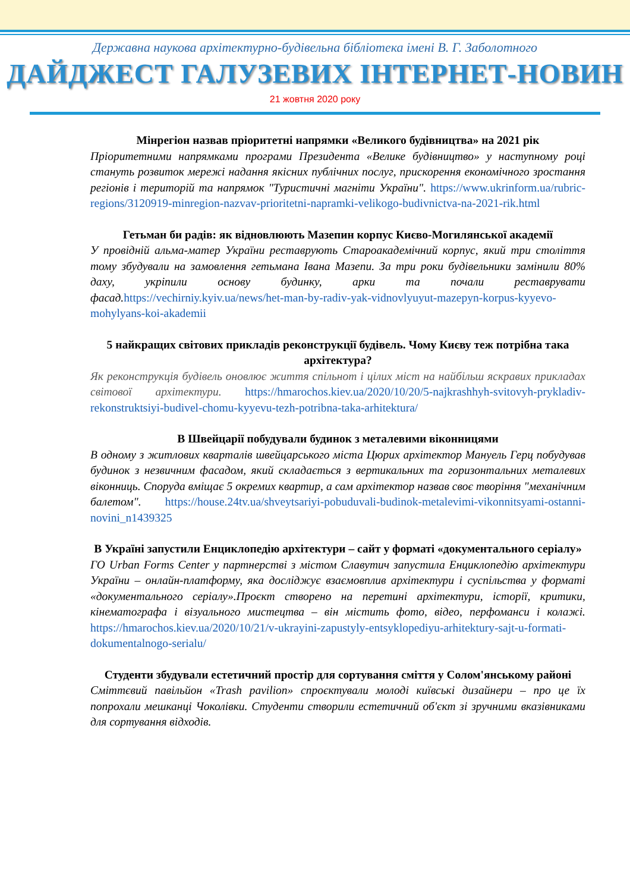Державна наукова архітектурно-будівельна бібліотека імені В. Г. Заболотного
ДАЙДЖЕСТ ГАЛУЗЕВИХ ІНТЕРНЕТ-НОВИН
21 жовтня 2020 року
Мінрегіон назвав пріоритетні напрямки «Великого будівництва» на 2021 рік
Пріоритетними напрямками програми Президента «Велике будівництво» у наступному році стануть розвиток мережі надання якісних публічних послуг, прискорення економічного зростання регіонів і територій та напрямок "Туристичні магніти України". https://www.ukrinform.ua/rubric-regions/3120919-minregion-nazvav-prioritetni-napramki-velikogo-budivnictva-na-2021-rik.html
Гетьман би радів: як відновлюють Мазепин корпус Києво-Могилянської академії
У провідній альма-матер України реставрують Староакадемічний корпус, який три століття тому збудували на замовлення гетьмана Івана Мазепи. За три роки будівельники замінили 80% даху, укріпили основу будинку, арки та почали реставрувати фасад.https://vechirniy.kyiv.ua/news/het-man-by-radiv-yak-vidnovlyuyut-mazepyn-korpus-kyyevo-mohylyans-koi-akademii
5 найкращих світових прикладів реконструкції будівель. Чому Києву теж потрібна така архітектура?
Як реконструкція будівель оновлює життя спільнот і цілих міст на найбільш яскравих прикладах світової архітектури. https://hmarochos.kiev.ua/2020/10/20/5-najkrashhyh-svitovyh-prykladiv-rekonstruktsiyi-budivel-chomu-kyyevu-tezh-potribna-taka-arhitektura/
В Швейцарії побудували будинок з металевими віконницями
В одному з житлових кварталів швейцарського міста Цюрих архітектор Мануель Герц побудував будинок з незвичним фасадом, який складається з вертикальних та горизонтальних металевих віконниць. Споруда вміщає 5 окремих квартир, а сам архітектор назвав своє творіння "механічним балетом". https://house.24tv.ua/shveytsariyi-pobuduvali-budinok-metalevimi-vikonnitsyami-ostanni-novini_n1439325
В Україні запустили Енциклопедію архітектури – сайт у форматі «документального серіалу»
ГО Urban Forms Center у партнерстві з містом Славутич запустила Енциклопедію архітектури України – онлайн-платформу, яка досліджує взаємовплив архітектури і суспільства у форматі «документального серіалу».Проєкт створено на перетині архітектури, історії, критики, кінематографа і візуального мистецтва – він містить фото, відео, перфоманси і колажі. https://hmarochos.kiev.ua/2020/10/21/v-ukrayini-zapustyly-entsyklopediyu-arhitektury-sajt-u-formati-dokumentalnogo-serialu/
Студенти збудували естетичний простір для сортування сміття у Солом'янському районі
Сміттєвий павільйон «Trash pavilion» спроєктували молоді київські дизайнери – про це їх попрохали мешканці Чоколівки. Студенти створили естетичний об'єкт зі зручними вказівниками для сортування відходів.